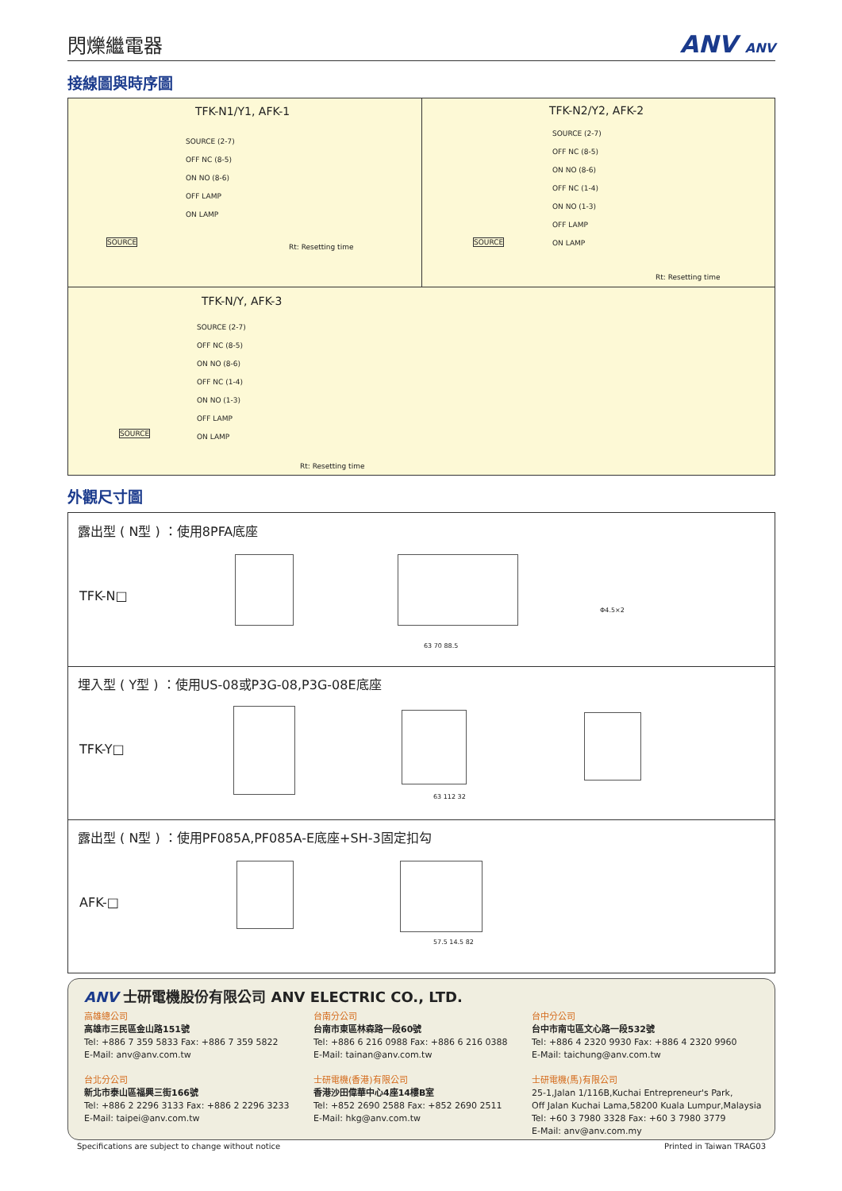閃爍繼電器
ANV ANV
接線圖與時序圖
TFK-N1/Y1, AFK-1
SOURCE (2-7)
OFF NC (8-5)
ON NO (8-6)
OFF LAMP
ON LAMP
SOURCE
Rt: Resetting time
TFK-N2/Y2, AFK-2
SOURCE (2-7)
OFF NC (8-5)
ON NO (8-6)
OFF NC (1-4)
ON NO (1-3)
OFF LAMP
ON LAMP
SOURCE
Rt: Resetting time
TFK-N/Y, AFK-3
SOURCE (2-7)
OFF NC (8-5)
ON NO (8-6)
OFF NC (1-4)
ON NO (1-3)
OFF LAMP
ON LAMP
SOURCE
Rt: Resetting time
外觀尺寸圖
露出型 ( N型 ) ：使用8PFA底座
TFK-N□
63 70 88.5
Φ4.5×2
埋入型 ( Y型 ) ：使用US-08或P3G-08,P3G-08E底座
TFK-Y□
63 112 32
露出型 ( N型 ) ：使用PF085A,PF085A-E底座+SH-3固定扣勾
AFK-□
57.5 14.5 82
ANV 士研電機股份有限公司 ANV ELECTRIC CO., LTD.
高雄總公司
高雄市三民區金山路151號
Tel: +886 7 359 5833 Fax: +886 7 359 5822
E-Mail: anv@anv.com.tw
台北分公司
新北市泰山區福興三街166號
Tel: +886 2 2296 3133 Fax: +886 2 2296 3233
E-Mail: taipei@anv.com.tw
台南分公司
台南市東區林森路一段60號
Tel: +886 6 216 0988 Fax: +886 6 216 0388
E-Mail: tainan@anv.com.tw
士研電機(香港)有限公司
香港沙田偉華中心4座14樓B室
Tel: +852 2690 2588 Fax: +852 2690 2511
E-Mail: hkg@anv.com.tw
台中分公司
台中市南屯區文心路一段532號
Tel: +886 4 2320 9930 Fax: +886 4 2320 9960
E-Mail: taichung@anv.com.tw
士研電機(馬)有限公司
25-1,Jalan 1/116B,Kuchai Entrepreneur's Park,
Off Jalan Kuchai Lama,58200 Kuala Lumpur,Malaysia
Tel: +60 3 7980 3328 Fax: +60 3 7980 3779
E-Mail: anv@anv.com.my
Specifications are subject to change without notice
Printed in Taiwan TRAG03